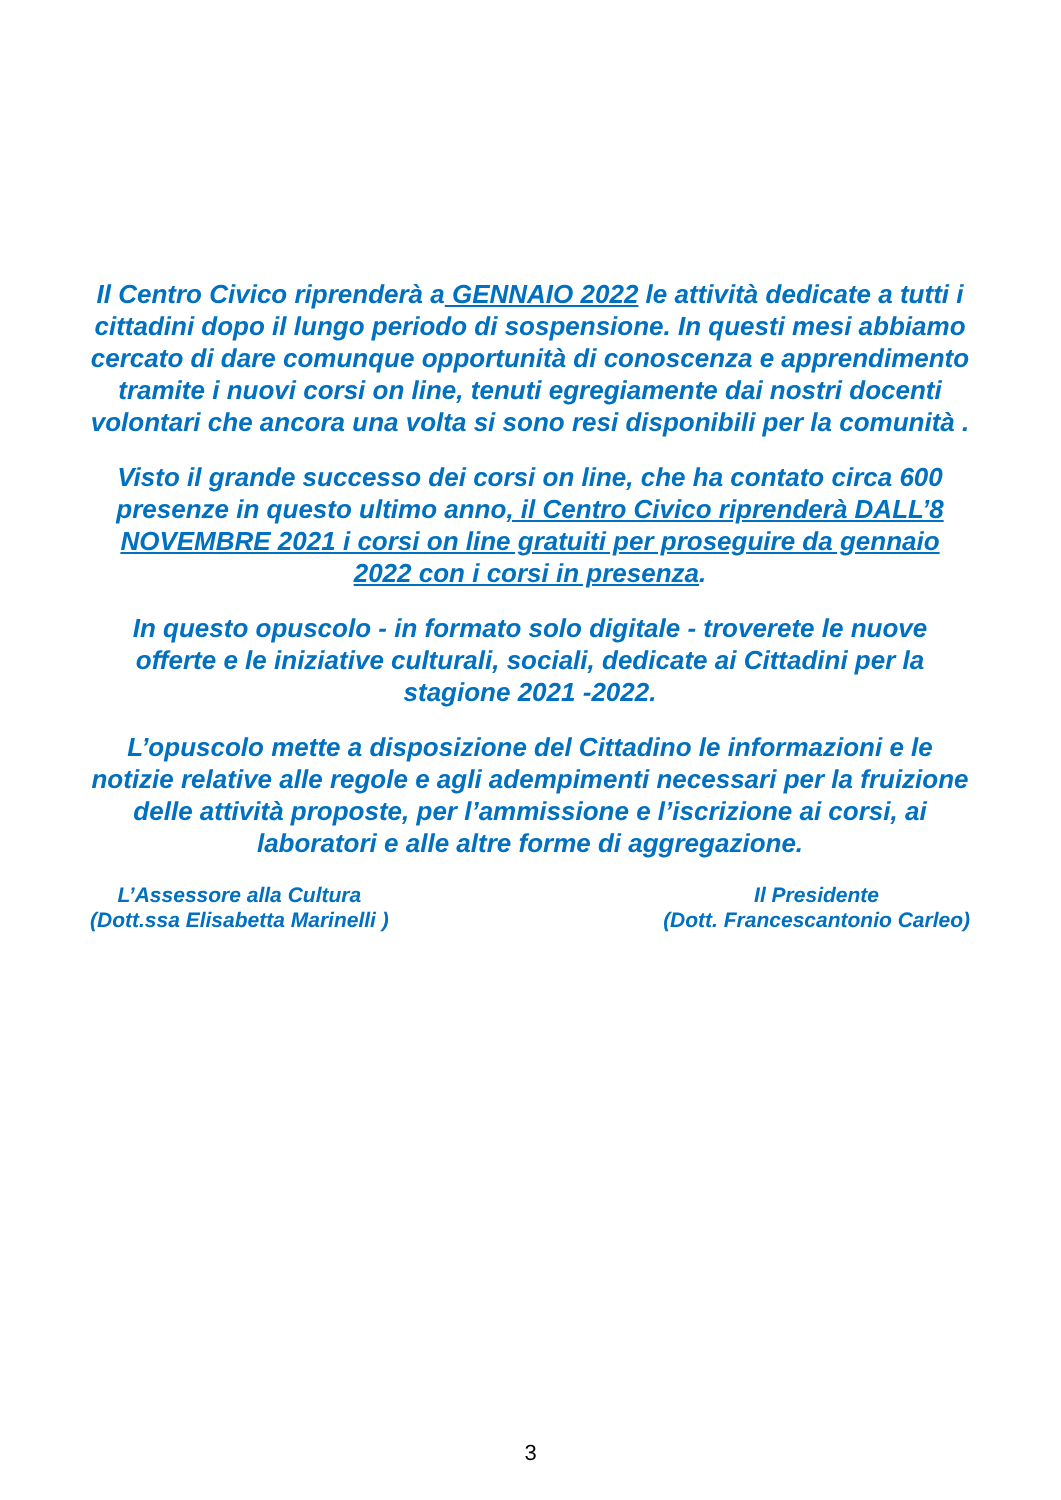Il Centro Civico riprenderà a GENNAIO 2022 le attività dedicate a tutti i cittadini dopo il lungo periodo di sospensione. In questi mesi abbiamo cercato di dare comunque opportunità di conoscenza e apprendimento tramite i nuovi corsi on line, tenuti egregiamente dai nostri docenti volontari che ancora una volta si sono resi disponibili per la comunità .
Visto il grande successo dei corsi on line, che ha contato circa 600 presenze in questo ultimo anno, il Centro Civico riprenderà DALL’8 NOVEMBRE 2021 i corsi on line gratuiti per proseguire da gennaio 2022 con i corsi in presenza.
In questo opuscolo - in formato solo digitale - troverete le nuove offerte e le iniziative culturali, sociali, dedicate ai Cittadini per la stagione 2021 -2022.
L’opuscolo mette a disposizione del Cittadino le informazioni e le notizie relative alle regole e agli adempimenti necessari per la fruizione delle attività proposte, per l’ammissione e l’iscrizione ai corsi, ai laboratori e alle altre forme di aggregazione.
L’Assessore alla Cultura
(Dott.ssa Elisabetta Marinelli )
Il Presidente
(Dott. Francescantonio Carleo)
3